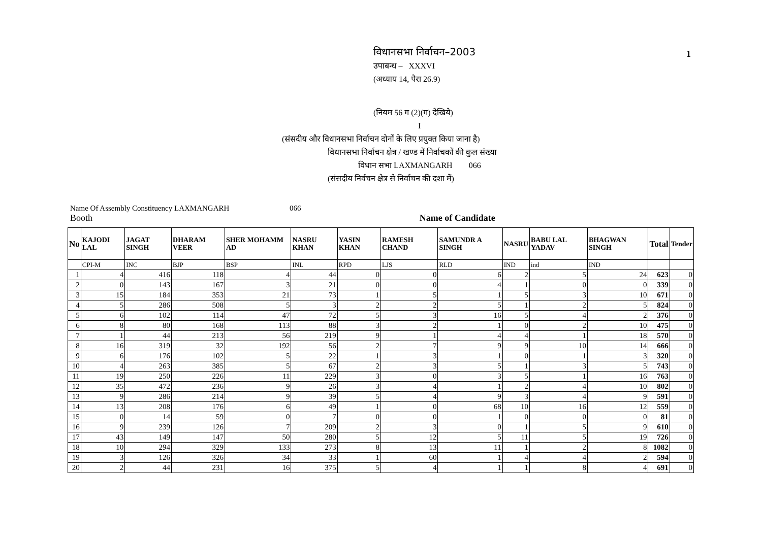1
विधानसभा निर्वाचन–2003
उपाबन्ध – XXXVI
(अध्याय 14, पैरा 26.9)
(नियम 56 ग (2)(ग) देखिये)
I
(संसदीय और विधानसभा निर्वाचन दोनों के लिए प्रयुक्त किया जाना है)
विधानसभा निर्वाचन क्षेत्र / खण्ड में निर्वाचकों की कुल संख्या
विधान सभा LAXMANGARH 066
(संसदीय निर्वचन क्षेत्र से निर्वाचन की दशा में)
Name Of Assembly Constituency LAXMANGARH 066
Booth Name of Candidate
| No | KAJODI LAL | JAGAT SINGH | DHARAM VEER | SHER MOHAMM AD | NASRU KHAN | YASIN KHAN | RAMESH CHAND | SAMUNDR A SINGH | NASRU | BABU LAL YADAV | BHAGWAN SINGH | Total | Tender |
| --- | --- | --- | --- | --- | --- | --- | --- | --- | --- | --- | --- | --- | --- |
| | CPI-M | INC | BJP | BSP | INL | RPD | LJS | RLD | IND | ind | IND | | |
| 1 | 4 | 416 | 118 | 4 | 44 | 0 | 0 | 6 | 2 | 5 | 24 | 623 | 0 |
| 2 | 0 | 143 | 167 | 3 | 21 | 0 | 0 | 4 | 1 | 0 | 0 | 339 | 0 |
| 3 | 15 | 184 | 353 | 21 | 73 | 1 | 5 | 1 | 5 | 3 | 10 | 671 | 0 |
| 4 | 5 | 286 | 508 | 5 | 3 | 2 | 2 | 5 | 1 | 2 | 5 | 824 | 0 |
| 5 | 6 | 102 | 114 | 47 | 72 | 5 | 3 | 16 | 5 | 4 | 2 | 376 | 0 |
| 6 | 8 | 80 | 168 | 113 | 88 | 3 | 2 | 1 | 0 | 2 | 10 | 475 | 0 |
| 7 | 1 | 44 | 213 | 56 | 219 | 9 | 1 | 4 | 4 | 1 | 18 | 570 | 0 |
| 8 | 16 | 319 | 32 | 192 | 56 | 2 | 7 | 9 | 9 | 10 | 14 | 666 | 0 |
| 9 | 6 | 176 | 102 | 5 | 22 | 1 | 3 | 1 | 0 | 1 | 3 | 320 | 0 |
| 10 | 4 | 263 | 385 | 5 | 67 | 2 | 3 | 5 | 1 | 3 | 5 | 743 | 0 |
| 11 | 19 | 250 | 226 | 11 | 229 | 3 | 0 | 3 | 5 | 1 | 16 | 763 | 0 |
| 12 | 35 | 472 | 236 | 9 | 26 | 3 | 4 | 1 | 2 | 4 | 10 | 802 | 0 |
| 13 | 9 | 286 | 214 | 9 | 39 | 5 | 4 | 9 | 3 | 4 | 9 | 591 | 0 |
| 14 | 13 | 208 | 176 | 6 | 49 | 1 | 0 | 68 | 10 | 16 | 12 | 559 | 0 |
| 15 | 0 | 14 | 59 | 0 | 7 | 0 | 0 | 1 | 0 | 0 | 0 | 81 | 0 |
| 16 | 9 | 239 | 126 | 7 | 209 | 2 | 3 | 0 | 1 | 5 | 9 | 610 | 0 |
| 17 | 43 | 149 | 147 | 50 | 280 | 5 | 12 | 5 | 11 | 5 | 19 | 726 | 0 |
| 18 | 10 | 294 | 329 | 133 | 273 | 8 | 13 | 11 | 1 | 2 | 8 | 1082 | 0 |
| 19 | 3 | 126 | 326 | 34 | 33 | 1 | 60 | 1 | 4 | 4 | 2 | 594 | 0 |
| 20 | 2 | 44 | 231 | 16 | 375 | 5 | 4 | 1 | 1 | 8 | 4 | 691 | 0 |